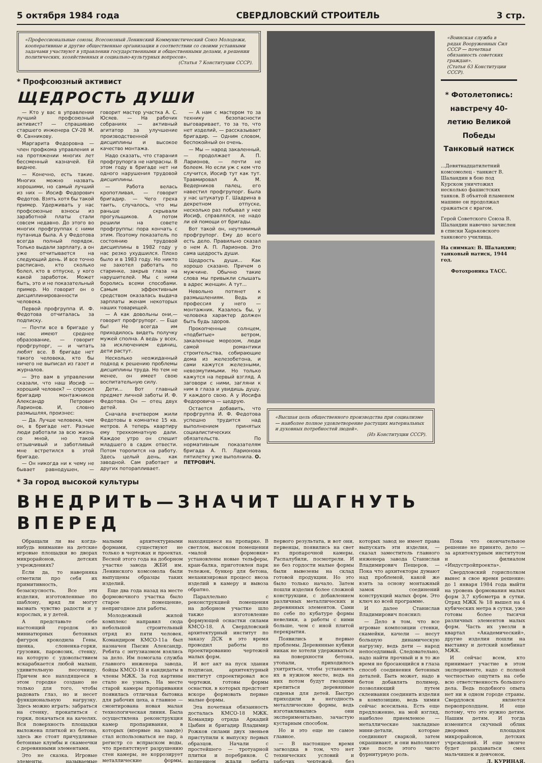5 октября 1984 года СВЕРДЛОВСКИЙ СТРОИТЕЛЬ 3 стр.
«Профессиональные союзы, Всесоюзный Ленинский Коммунистический Союз Молодежи, кооперативные и другие общественные организации в соответствии со своими уставными задачами участвуют в управлении государственными и общественными делами, в решении политических, хозяйственных и социально-культурных вопросов».
(Статья 7 Конституции СССР).
* Профсоюзный активист
ЩЕДРОСТЬ ДУШИ
— Кто у вас в управлении лучший профсоюзный активист? — спрашиваю старшего инженера СУ-28 М. Ф. Санникову.
Маргарита Федоровна — член профкома управления и на протяжении многих лет бессменный казначей. Ей виднее.
— Конечно, есть такие. Многих можно назвать хорошими, но самый лучший из них — Иосиф Федорович Федотов. Взять хотя бы такой пример. Удерживать у нас профсоюзные взносы из заработной платы стали совсем недавно. До этого во многих профгруппах с ними путаница была. А у Федотова всегда полный порядок. Только выдали зарплату, а он уже отчитывается на следующий день. И все точно расписано, кто сколько болел, кто в отпуске, у кого какой заработок. Может быть, это и не показательный пример. Но говорит он о дисциплинированности человека.
Первой профгруппа И. Ф. Федотова отчиталась за подписку.
— Почти все в бригаде у нас имеют среднее образование, — говорит профгрупорг, — и читать любят все. В бригаде нет такого человека, кто бы ничего не выписал из газет и журналов.
— Это вам в управлении сказали, что наш Иосиф — хороший человек? — спросил бригадир монтажников Александр Петрович Ларионов. И, словно размышляя, произнес:
— Да. Лучше человека, чем он, в бригаде нет. Разные люди работали за всю жизнь со мной, но такой отзывчивый и заботливый мне встретился в этой бригаде.
— Он никогда ни к чему не бывает равнодушен, — говорит мастер участка А. С. Юсяев. — На рабочих собраниях — активный агитатор за улучшение производственной дисциплины и высокое качество монтажа.
Надо сказать, что старания профгрупорга не напрасны. В этом году в бригаде нет ни одного нарушения трудовой дисциплины.
— Работа велась кропотливая, — говорит бригадир. — Чего греха таить, случалось, что мы раньше скрывали прогульщиков. А потом решили на совете профгруппы: пора кончать с этим. Поэтому показатель по состоянию трудовой дисциплины в 1982 году у нас резко ухудшился. Плохо было и в 1983 году. Но никто не захотел работать по старинке, закрыв глаза на нарушителей. Мы с ними боролись всеми способами. Самым эффективным средством оказалась выдача зарплаты женам некоторых наших товарищей.
— А как довольны они,— говорит профгрупорг. — Еще бы! Не всегда им приходилось видеть получку мужей сполна. А ведь у всех, за исключением единиц, дети растут.
Несколько неожиданный подход к решению проблемы дисциплины труда. Но тем не менее, он имеет свою воспитательную силу.
Дети... Вот главный предмет личной заботы И. Ф. Федотова. Он — отец двух детей.
Сначала вчетвером жили Федотовы в комнатке 15 кв. метров. А теперь квартиру ему трехкомнатную дали. Каждое утро он спешит младшего в садик отвести. Потом торопится на работу. Здесь целый день, как заводной. Сам работает и других поторапливает.
— А нам с мастером то за технику безопасности выговаривает, то за то, что нет изделий, — рассказывает бригадир. — Одним словом, беспокойный он очень.
— Мы — народ закаленный, — продолжает А. П. Ларионов, — почти не болеем. Но если уж с кем что случится, Иосиф тут как тут. Травмировал А. М. Ведерников палец, его навестил профгрупорг. Была у нас штукатур Г. Шадрина в декретном отпуске, несколько раз побывал у нее Иосиф, справлялся, не надо ли ей помощи от бригады.
Вот такой он, неутомимый профгрупорг. Ему до всего есть дело. Правильно сказал о нем А. П. Ларионов. Это сама щедрость души.
Щедрость души... Как хорошо сказано. Причем о мужчине. Обычно такие слова мы привыкли слышать в адрес женщин. А тут...
Невольно потянет к размышлениям. Ведь и профессия у него — монтажник. Казалось бы, у человека характер должен быть будь здоров.
Прокопченные солнцем, «подбитые» ветром, закаленные морозом, люди самой романтики строительства, собирающие дома из железобетона, и сами кажутся железными, невозмутимыми. Но только кажутся на первый взгляд. А заговори с ними, загляни к ним в глаза и увидишь душу. У каждого свою. А у Иосифа Федоровича — щедрую.
Остается добавить, что профгруппа И. Ф. Федотова успешно трудится над выполнением принятых социалистических обязательств. По нормативным показателям бригада А. П. Ларионова пятилетку уже выполнила. О. ПЕТРОВИЧ.
«Высшая цель общественного производства при социализме — наиболее полное удовлетворение растущих материальных и духовных потребностей людей».
(Из Конституции СССР).
«Воинская служба в рядах Вооруженных Сил СССР — почетная обязанность советских граждан».
(Статья 63 Конституции СССР).
* Фотолетопись: навстречу 40-летию Великой Победы
Танковый натиск
...Девятнадцатилетний комсомолец - танкист В. Шаландин в бою под Курском уничтожил несколько фашистских танков. В объятой пламенем машине он продолжал сражаться с врагом.
Герой Советского Союза В. Шаландин навечно зачислен в списки Харьковского танкового училища.
На снимках: В. Шаландин; танковый натиск, 1944 год.
Фотохроника ТАСС.
* За город высокой культуры
ВНЕДРИТЬ—ЗНАЧИТ ШАГНУТЬ ВПЕРЕД
Обращали ли вы когда-нибудь внимание на детские игровые площадки во дворах микрорайонов, детских учреждениях?
Если да, то наверняка отметили про себя их примитивность, безыскусность. Все эти изделия, изготовленные по шаблону, вряд ли могут вызвать чувство радости и у взрослых, и у детей.
А представьте себе настоящий городок из миниатюрных бетонных фигурок крокодила Гены, щенка, слоненка-горки, грузовик, паровозик, стенку, на которую с удовольствием вскарабкается любой малыш, удивительную песочницу. Причем все находящееся в этом городке создано не только для того, чтобы радовать глаз, но и несет функциональную нагрузку. Здесь можно играть: забраться на стенку, прокатиться с горки, покачаться на качелях. Вся поверхность площадки выложена плиткой из бетона, здесь же стоят причудливые бетонные клумбы и скамеечки с деревянными элементами.
Это не сказка. Игровые элементы, называемые малыми архитектурными формами, существуют не только в чертежах и проектах. Весной этого года на доборном участке завода ЖБИ им. Ленинского комсомола были выпущены образцы таких изделий.
Еще два года назад на месте формовочного участка было старое помещение, непригодное для работы.
Молодежный жилой комплекс направил сюда небольшой строительный отряд из пяти человек. Командиром КМСО-11а был назначен Пысин Александр. Ребята с энтузиазмом взялись за дело. Им помогала служба главного инженера завода, бойцы КМСО-18 и кандидаты в члены МЖК. За год картины стало не узнать. На месте старой камеры пропаривания появилась отличная бытовка для рабочих цеха, а главное — смонтирована новая малая технологическая линия. Была осуществлена реконструкция камер пропаривания, в которых (впервые на заводе) стал использоваться не пар, а регистр со вспрыском воды, что препятствует разрушению стен камеры, не коррозирует металлические формы, находящиеся на пропарке. В светлом, высоком помещении «малой формовки» установлены новые тельферы, кран-балка, приготовлен парк тележек, бункер для бетона, механизирован процесс ввоза изделий в камеру и вывоза обратно.
Параллельно с реконструкцией помещения на доборном участке шло также изготовление формующей оснастки силами КМСО-18. А Свердловский архитектурный институт по заказу ДСК в это время проводил работы по проектированию чертежей малых форм.
И вот акт на пуск здания подписан, архитектурный институт спроектировал все чертежи, готовы формы оснастки, в которых предстоит вскоре формовать первые малые формы.
Эта почетная обязанность досталась КМСО-18 МЖК. Командир отряда Аркадий Цыбин и бригадир Владимир Рожков силами двух звеньев приступили к выпуску первых образцов. Начали с простейшего — тротуарной плитки и поребриков. С волнением ждали ребята первого результата, и вот они, первенцы, появились на свет из пропарочной камеры. Распалубили, посмотрели. И не без гордости малые формы были вывезены на склад готовой продукции. Но это было только начало. Затем пошли изделия более сложной конструкции, с добавлением различных металлических и деревянных элементов. Сами по себе по кубатуре формы невелики, а работы с ними больше, чем с иной плитой перекрытия.
Появились и первые проблемы. Деревянные кубики никак не хотели удерживаться на поверхности бетона, утопали, приходилось ухитряться, чтобы установить их в нужном месте, ведь на них потом будут гвоздями крепиться деревянные сиденья для детей. Быстро приходили в негодность металлические формы, ведь изготавливались они экспериментально, зачастую кустарным способом.
Но и это еще не самое главное.
— В настоящее время загвоздка в том, что нет технических условий и рабочих чертежей, без которых завод не имеет права выпускать эти изделия, — сказал заместитель главного инженера завода Станислав Владимирович Пещеров. — Пока что архитекторы думают над проблемой, какой же взять за основу монтажный замок соединений конструкций малых форм. Это ключ ко всей программе.
И далее Станислав Владимирович пояснил:
— Дело в том, что все игровые композиции стенки, скамейки, качели — несут большую динамическую нагрузку, ведь дети — народ непоседливый. Следовательно, надо найти прочный и в то же время не бросающийся в глаза способ соединения бетонных деталей. Быть может, надо в бетон добавлять полимер, позволяющий путем склеивания соединить изделия в композицию, ведь химия сейчас всесильна. Есть еще предложение, на мой взгляд, наиболее приемлемое — металлические закладные мини-детали, которые соединяют сваркой, затем окрашивают, и они выполняют уже после этого чисто фурнитурную роль.
Пока что окончательное решение не принято, дело — за архитектурным институтом и филиалом «Индустройпроекта».
Свердловский горисполком вынес в свое время решение: до 1 января 1984 года выйти на уровень формования малых форм 3,7 кубометра в сутки. Отряд МЖК № 18 вышел на 4 кубических метра в сутки, уже готовы более тысячи различных элементов малых форм. Часть их увезли в квартал «Академический», другие изделия пошли на выставку и детский комбинат МЖК.
И сейчас всем, кто принимает участие в этом эксперименте, надо с полной честностью ощутить на себе всю ответственность большого дела. Ведь подобного опыта нет ни в одном городе страны. Свердловск является первопроходцем. И еще потому, что это нужно детям. Нашим детям. И тогда изменится скучный облик дворовых площадок микрорайонов, детских учреждений. И еще звонче будет раздаваться смех мальчишек и девчонок.
Л. КУРИНАЯ.